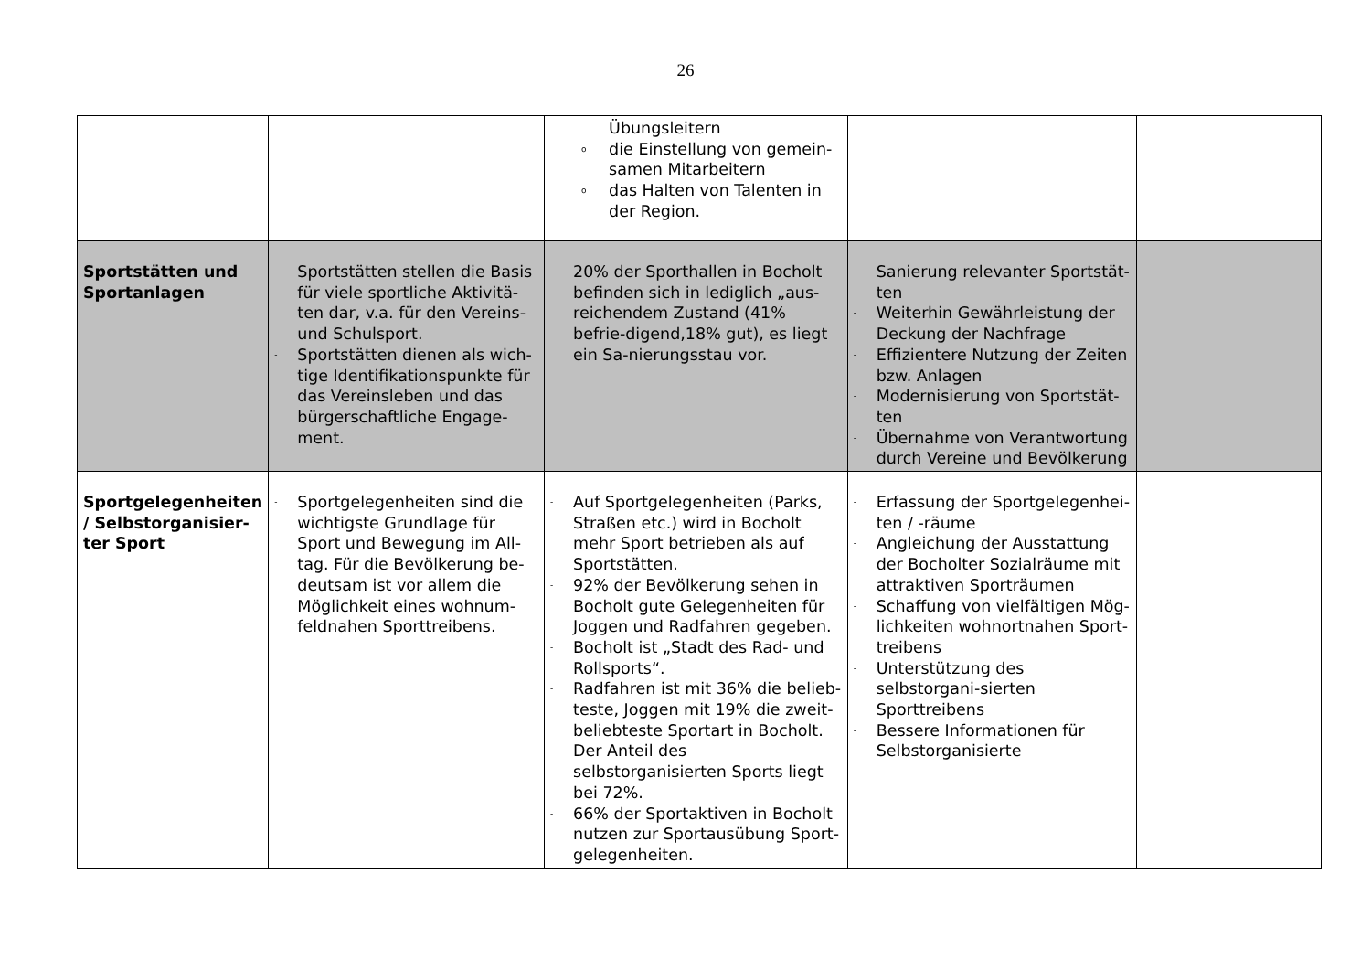26
| | | Übungsleitern o die Einstellung von gemein-samen Mitarbeitern o das Halten von Talenten in der Region. | | |
| Sportstätten und Sportanlagen | - Sportstätten stellen die Basis für viele sportliche Aktivitä-ten dar, v.a. für den Vereins- und Schulsport. - Sportstätten dienen als wich-tige Identifikationspunkte für das Vereinsleben und das bürgerschaftliche Engage-ment. | - 20% der Sporthallen in Bocholt befinden sich in lediglich „aus-reichendem Zustand (41% befrie-digend,18% gut), es liegt ein Sa-nierungsstau vor. | - Sanierung relevanter Sportstät-ten - Weiterhin Gewährleistung der Deckung der Nachfrage - Effizientere Nutzung der Zeiten bzw. Anlagen - Modernisierung von Sportstät-ten - Übernahme von Verantwortung durch Vereine und Bevölkerung | |
| Sportgelegenheiten / Selbstorganisier-ter Sport | - Sportgelegenheiten sind die wichtigste Grundlage für Sport und Bewegung im All-tag. Für die Bevölkerung be-deutsam ist vor allem die Möglichkeit eines wohnum-feldnahen Sporttreibens. | - Auf Sportgelegenheiten (Parks, Straßen etc.) wird in Bocholt mehr Sport betrieben als auf Sportstätten. - 92% der Bevölkerung sehen in Bocholt gute Gelegenheiten für Joggen und Radfahren gegeben. - Bocholt ist „Stadt des Rad- und Rollsports“. - Radfahren ist mit 36% die belieb-teste, Joggen mit 19% die zweit-beliebteste Sportart in Bocholt. - Der Anteil des selbstorganisierten Sports liegt bei 72%. - 66% der Sportaktiven in Bocholt nutzen zur Sportausübung Sport-gelegenheiten. | - Erfassung der Sportgelegenhei-ten / -räume - Angleichung der Ausstattung der Bocholter Sozialräume mit attraktiven Sporträumen - Schaffung von vielfältigen Mög-lichkeiten wohnortnahen Sport-treibens - Unterstützung des selbstorgani-sierten Sporttreibens - Bessere Informationen für Selbstorganisierte | |